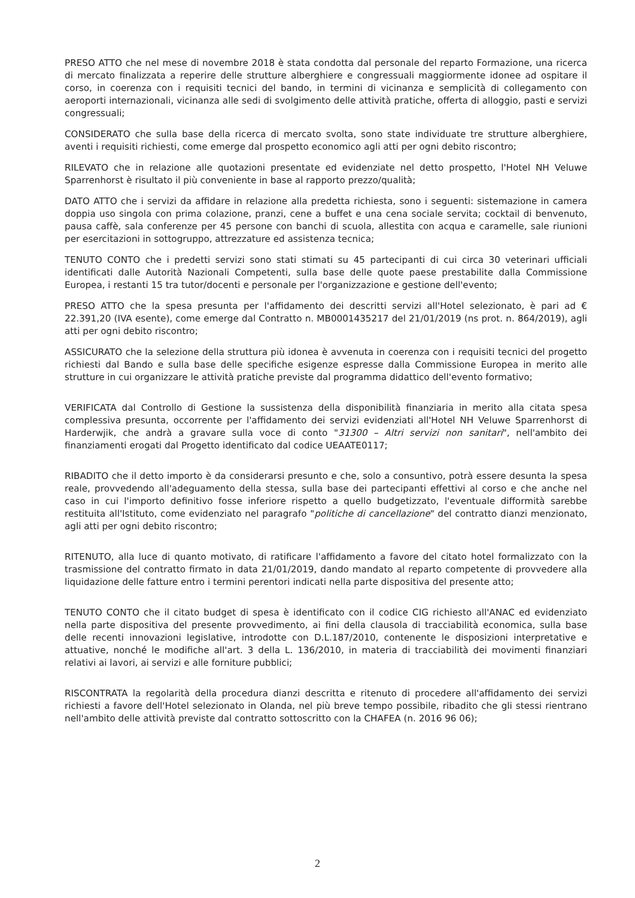PRESO ATTO che nel mese di novembre 2018 è stata condotta dal personale del reparto Formazione, una ricerca di mercato finalizzata a reperire delle strutture alberghiere e congressuali maggiormente idonee ad ospitare il corso, in coerenza con i requisiti tecnici del bando, in termini di vicinanza e semplicità di collegamento con aeroporti internazionali, vicinanza alle sedi di svolgimento delle attività pratiche, offerta di alloggio, pasti e servizi congressuali;
CONSIDERATO che sulla base della ricerca di mercato svolta, sono state individuate tre strutture alberghiere, aventi i requisiti richiesti, come emerge dal prospetto economico agli atti per ogni debito riscontro;
RILEVATO che in relazione alle quotazioni presentate ed evidenziate nel detto prospetto, l'Hotel NH Veluwe Sparrenhorst è risultato il più conveniente in base al rapporto prezzo/qualità;
DATO ATTO che i servizi da affidare in relazione alla predetta richiesta, sono i seguenti: sistemazione in camera doppia uso singola con prima colazione, pranzi, cene a buffet e una cena sociale servita; cocktail di benvenuto, pausa caffè, sala conferenze per 45 persone con banchi di scuola, allestita con acqua e caramelle, sale riunioni per esercitazioni in sottogruppo, attrezzature ed assistenza tecnica;
TENUTO CONTO che i predetti servizi sono stati stimati su 45 partecipanti di cui circa 30 veterinari ufficiali identificati dalle Autorità Nazionali Competenti, sulla base delle quote paese prestabilite dalla Commissione Europea, i restanti 15 tra tutor/docenti e personale per l'organizzazione e gestione dell'evento;
PRESO ATTO che la spesa presunta per l'affidamento dei descritti servizi all'Hotel selezionato, è pari ad € 22.391,20 (IVA esente), come emerge dal Contratto n. MB0001435217 del 21/01/2019 (ns prot. n. 864/2019), agli atti per ogni debito riscontro;
ASSICURATO che la selezione della struttura più idonea è avvenuta in coerenza con i requisiti tecnici del progetto richiesti dal Bando e sulla base delle specifiche esigenze espresse dalla Commissione Europea in merito alle strutture in cui organizzare le attività pratiche previste dal programma didattico dell'evento formativo;
VERIFICATA dal Controllo di Gestione la sussistenza della disponibilità finanziaria in merito alla citata spesa complessiva presunta, occorrente per l'affidamento dei servizi evidenziati all'Hotel NH Veluwe Sparrenhorst di Harderwjik, che andrà a gravare sulla voce di conto "31300 – Altri servizi non sanitari", nell'ambito dei finanziamenti erogati dal Progetto identificato dal codice UEAATE0117;
RIBADITO che il detto importo è da considerarsi presunto e che, solo a consuntivo, potrà essere desunta la spesa reale, provvedendo all'adeguamento della stessa, sulla base dei partecipanti effettivi al corso e che anche nel caso in cui l'importo definitivo fosse inferiore rispetto a quello budgetizzato, l'eventuale difformità sarebbe restituita all'Istituto, come evidenziato nel paragrafo "politiche di cancellazione" del contratto dianzi menzionato, agli atti per ogni debito riscontro;
RITENUTO, alla luce di quanto motivato, di ratificare l'affidamento a favore del citato hotel formalizzato con la trasmissione del contratto firmato in data 21/01/2019, dando mandato al reparto competente di provvedere alla liquidazione delle fatture entro i termini perentori indicati nella parte dispositiva del presente atto;
TENUTO CONTO che il citato budget di spesa è identificato con il codice CIG richiesto all'ANAC ed evidenziato nella parte dispositiva del presente provvedimento, ai fini della clausola di tracciabilità economica, sulla base delle recenti innovazioni legislative, introdotte con D.L.187/2010, contenente le disposizioni interpretative e attuative, nonché le modifiche all'art. 3 della L. 136/2010, in materia di tracciabilità dei movimenti finanziari relativi ai lavori, ai servizi e alle forniture pubblici;
RISCONTRATA la regolarità della procedura dianzi descritta e ritenuto di procedere all'affidamento dei servizi richiesti a favore dell'Hotel selezionato in Olanda, nel più breve tempo possibile, ribadito che gli stessi rientrano nell'ambito delle attività previste dal contratto sottoscritto con la CHAFEA (n. 2016 96 06);
2